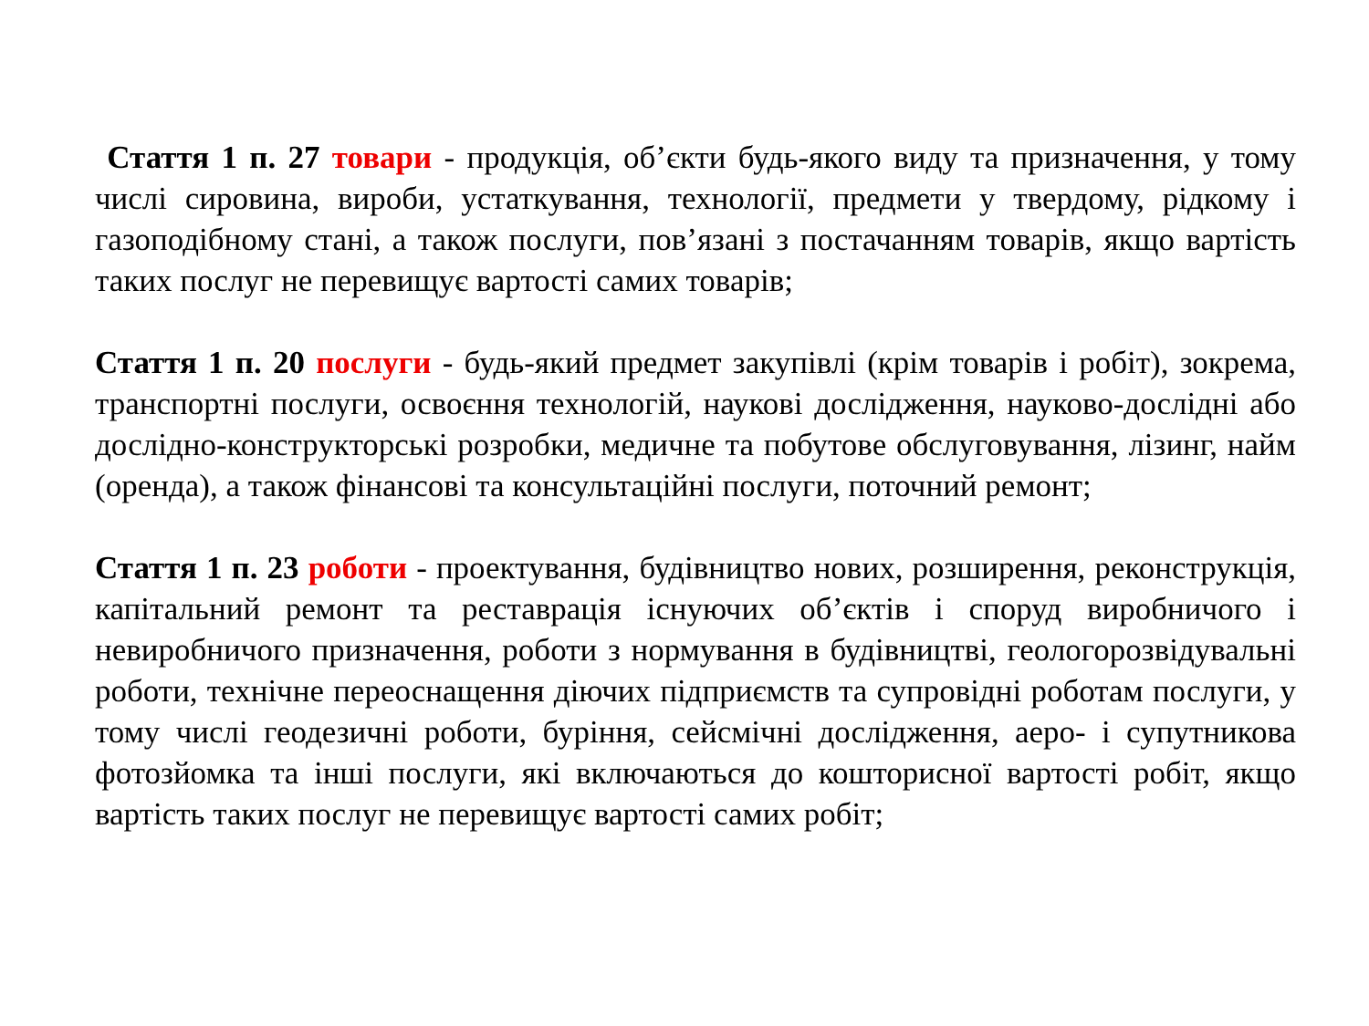Стаття 1 п. 27 товари - продукція, об’єкти будь-якого виду та призначення, у тому числі сировина, вироби, устаткування, технології, предмети у твердому, рідкому і газоподібному стані, а також послуги, пов’язані з постачанням товарів, якщо вартість таких послуг не перевищує вартості самих товарів;
Стаття 1 п. 20 послуги - будь-який предмет закупівлі (крім товарів і робіт), зокрема, транспортні послуги, освоєння технологій, наукові дослідження, науково-дослідні або дослідно-конструкторські розробки, медичне та побутове обслуговування, лізинг, найм (оренда), а також фінансові та консультаційні послуги, поточний ремонт;
Стаття 1 п. 23 роботи - проектування, будівництво нових, розширення, реконструкція, капітальний ремонт та реставрація існуючих об’єктів і споруд виробничого і невиробничого призначення, роботи з нормування в будівництві, геологорозвідувальні роботи, технічне переоснащення діючих підприємств та супровідні роботам послуги, у тому числі геодезичні роботи, буріння, сейсмічні дослідження, аеро- і супутникова фотозйомка та інші послуги, які включаються до кошторисної вартості робіт, якщо вартість таких послуг не перевищує вартості самих робіт;